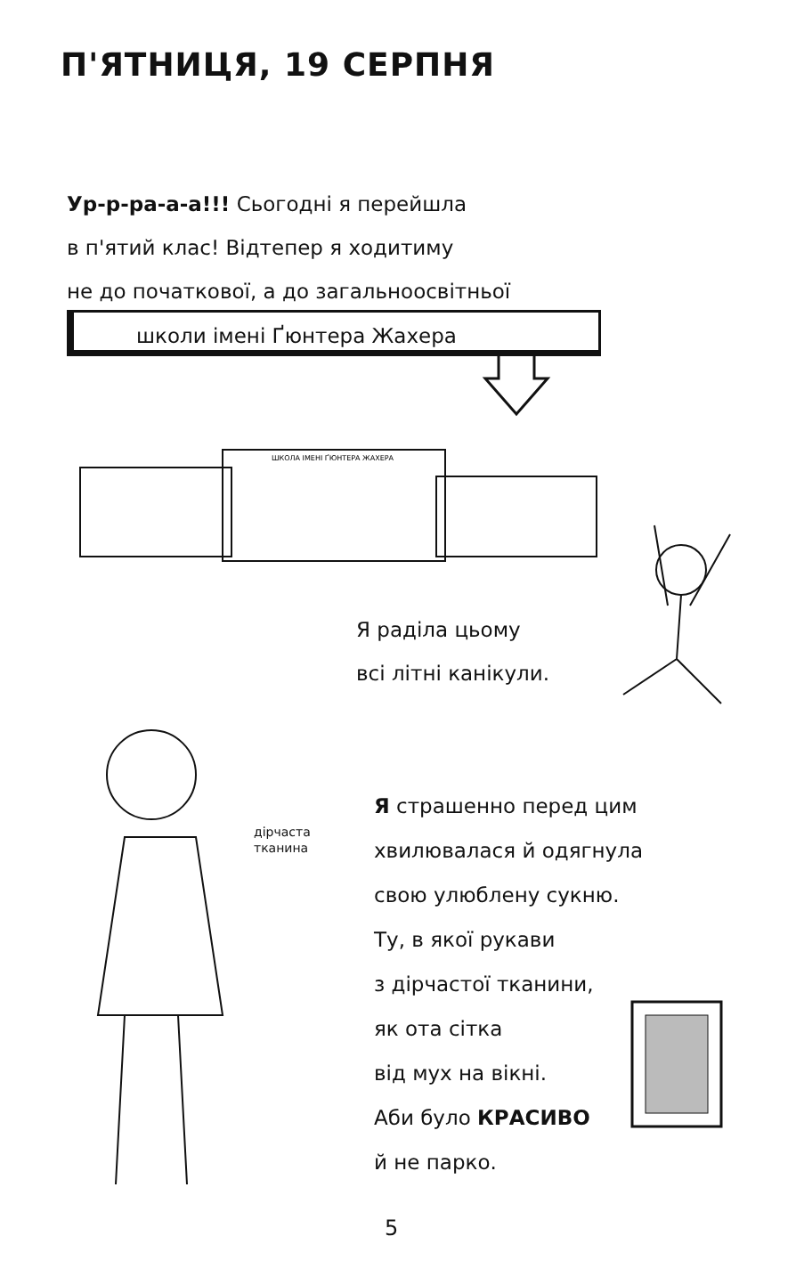П'ЯТНИЦЯ, 19 СЕРПНЯ
Ур-р-ра-а-а!!! Сьогодні я перейшла
в п'ятий клас! Відтепер я ходитиму
не до початкової, а до загальноосвітньої
школи імені Ґюнтера Жахера
ШКОЛА ІМЕНІ ҐЮНТЕРА ЖАХЕРА
Я раділа цьому
всі літні канікули.
дірчаста
тканина
Я страшенно перед цим
хвилювалася й одягнула
свою улюблену сукню.
Ту, в якої рукави
з дірчастої тканини,
як ота сітка
від мух на вікні.
Аби було КРАСИВО
й не парко.
5